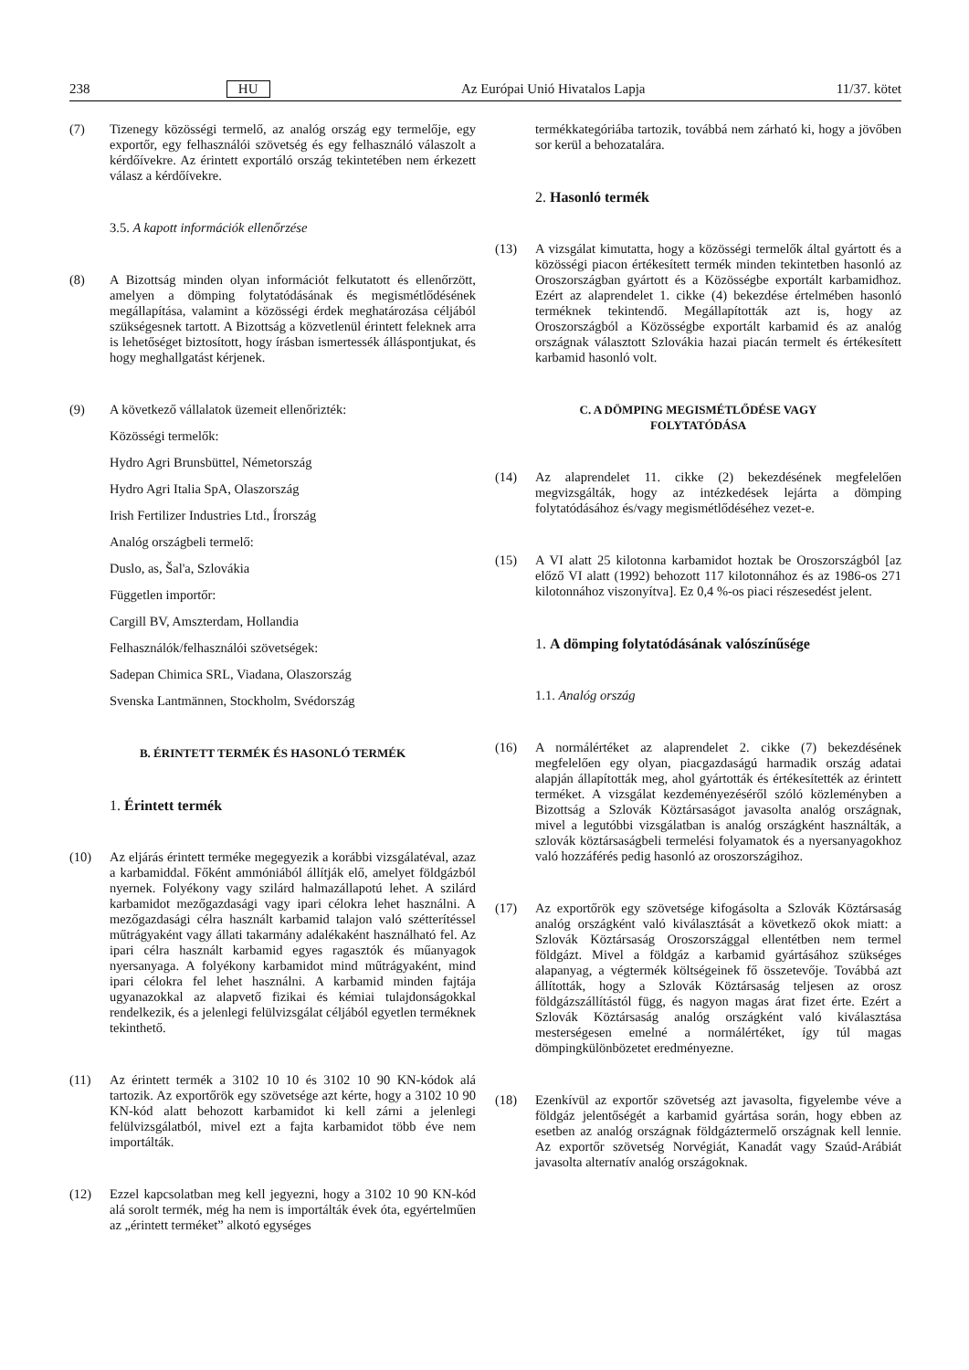238 HU Az Európai Unió Hivatalos Lapja 11/37. kötet
(7) Tizenegy közösségi termelő, az analóg ország egy termelője, egy exportőr, egy felhasználói szövetség és egy felhasználó válaszolt a kérdőívekre. Az érintett exportáló ország tekintetében nem érkezett válasz a kérdőívekre.
3.5. A kapott információk ellenőrzése
(8) A Bizottság minden olyan információt felkutatott és ellenőrzött, amelyen a dömping folytatódásának és megismétlődésének megállapítása, valamint a közösségi érdek meghatározása céljából szükségesnek tartott. A Bizottság a közvetlenül érintett feleknek arra is lehetőséget biztosított, hogy írásban ismertessék álláspontjukat, és hogy meghallgatást kérjenek.
(9) A következő vállalatok üzemeit ellenőrizték:
Közösségi termelők:
Hydro Agri Brunsbüttel, Németország
Hydro Agri Italia SpA, Olaszország
Irish Fertilizer Industries Ltd., Írország
Analóg országbeli termelő:
Duslo, as, Šal'a, Szlovákia
Független importőr:
Cargill BV, Amszterdam, Hollandia
Felhasználók/felhasználói szövetségek:
Sadepan Chimica SRL, Viadana, Olaszország
Svenska Lantmännen, Stockholm, Svédország
B. ÉRINTETT TERMÉK ÉS HASONLÓ TERMÉK
1. Érintett termék
(10) Az eljárás érintett terméke megegyezik a korábbi vizsgálatéval, azaz a karbamiddal. Főként ammóniából állítják elő, amelyet földgázból nyernek. Folyékony vagy szilárd halmazállapotú lehet. A szilárd karbamidot mezőgazdasági vagy ipari célokra lehet használni. A mezőgazdasági célra használt karbamid talajon való szétterítéssel műtrágyaként vagy állati takarmány adalékaként használható fel. Az ipari célra használt karbamid egyes ragasztók és műanyagok nyersanyaga. A folyékony karbamidot mind műtrágyaként, mind ipari célokra fel lehet használni. A karbamid minden fajtája ugyanazokkal az alapvető fizikai és kémiai tulajdonságokkal rendelkezik, és a jelenlegi felülvizsgálat céljából egyetlen terméknek tekinthető.
(11) Az érintett termék a 3102 10 10 és 3102 10 90 KN-kódok alá tartozik. Az exportőrök egy szövetsége azt kérte, hogy a 3102 10 90 KN-kód alatt behozott karbamidot ki kell zárni a jelenlegi felülvizsgálatból, mivel ezt a fajta karbamidot több éve nem importálták.
(12) Ezzel kapcsolatban meg kell jegyezni, hogy a 3102 10 90 KN-kód alá sorolt termék, még ha nem is importálták évek óta, egyértelműen az „érintett terméket” alkotó egységes
termékkategóriába tartozik, továbbá nem zárható ki, hogy a jövőben sor kerül a behozatalára.
2. Hasonló termék
(13) A vizsgálat kimutatta, hogy a közösségi termelők által gyártott és a közösségi piacon értékesített termék minden tekintetben hasonló az Oroszországban gyártott és a Közösségbe exportált karbamidhoz. Ezért az alaprendelet 1. cikke (4) bekezdése értelmében hasonló terméknek tekintendő. Megállapították azt is, hogy az Oroszországból a Közösségbe exportált karbamid és az analóg országnak választott Szlovákia hazai piacán termelt és értékesített karbamid hasonló volt.
C. A DÖMPING MEGISMÉTLŐDÉSE VAGY
FOLYTATÓDÁSA
(14) Az alaprendelet 11. cikke (2) bekezdésének megfelelően megvizsgálták, hogy az intézkedések lejárta a dömping folytatódásához és/vagy megismétlődéséhez vezet-e.
(15) A VI alatt 25 kilotonna karbamidot hoztak be Oroszországból [az előző VI alatt (1992) behozott 117 kilotonnához és az 1986-os 271 kilotonnához viszonyítva]. Ez 0,4 %-os piaci részesedést jelent.
1. A dömping folytatódásának valószínűsége
1.1. Analóg ország
(16) A normálértéket az alaprendelet 2. cikke (7) bekezdésének megfelelően egy olyan, piacgazdaságú harmadik ország adatai alapján állapították meg, ahol gyártották és értékesítették az érintett terméket. A vizsgálat kezdeményezéséről szóló közleményben a Bizottság a Szlovák Köztársaságot javasolta analóg országnak, mivel a legutóbbi vizsgálatban is analóg országként használták, a szlovák köztársaságbeli termelési folyamatok és a nyersanyagokhoz való hozzáférés pedig hasonló az oroszországihoz.
(17) Az exportőrök egy szövetsége kifogásolta a Szlovák Köztársaság analóg országként való kiválasztását a következő okok miatt: a Szlovák Köztársaság Oroszországgal ellentétben nem termel földgázt. Mivel a földgáz a karbamid gyártásához szükséges alapanyag, a végtermék költségeinek fő összetevője. Továbbá azt állították, hogy a Szlovák Köztársaság teljesen az orosz földgázszállítástól függ, és nagyon magas árat fizet érte. Ezért a Szlovák Köztársaság analóg országként való kiválasztása mesterségesen emelné a normálértéket, így túl magas dömpingkülönbözetet eredményezne.
(18) Ezenkívül az exportőr szövetség azt javasolta, figyelembe véve a földgáz jelentőségét a karbamid gyártása során, hogy ebben az esetben az analóg országnak földgáztermelő országnak kell lennie. Az exportőr szövetség Norvégiát, Kanadát vagy Szaúd-Arábiát javasolta alternatív analóg országoknak.